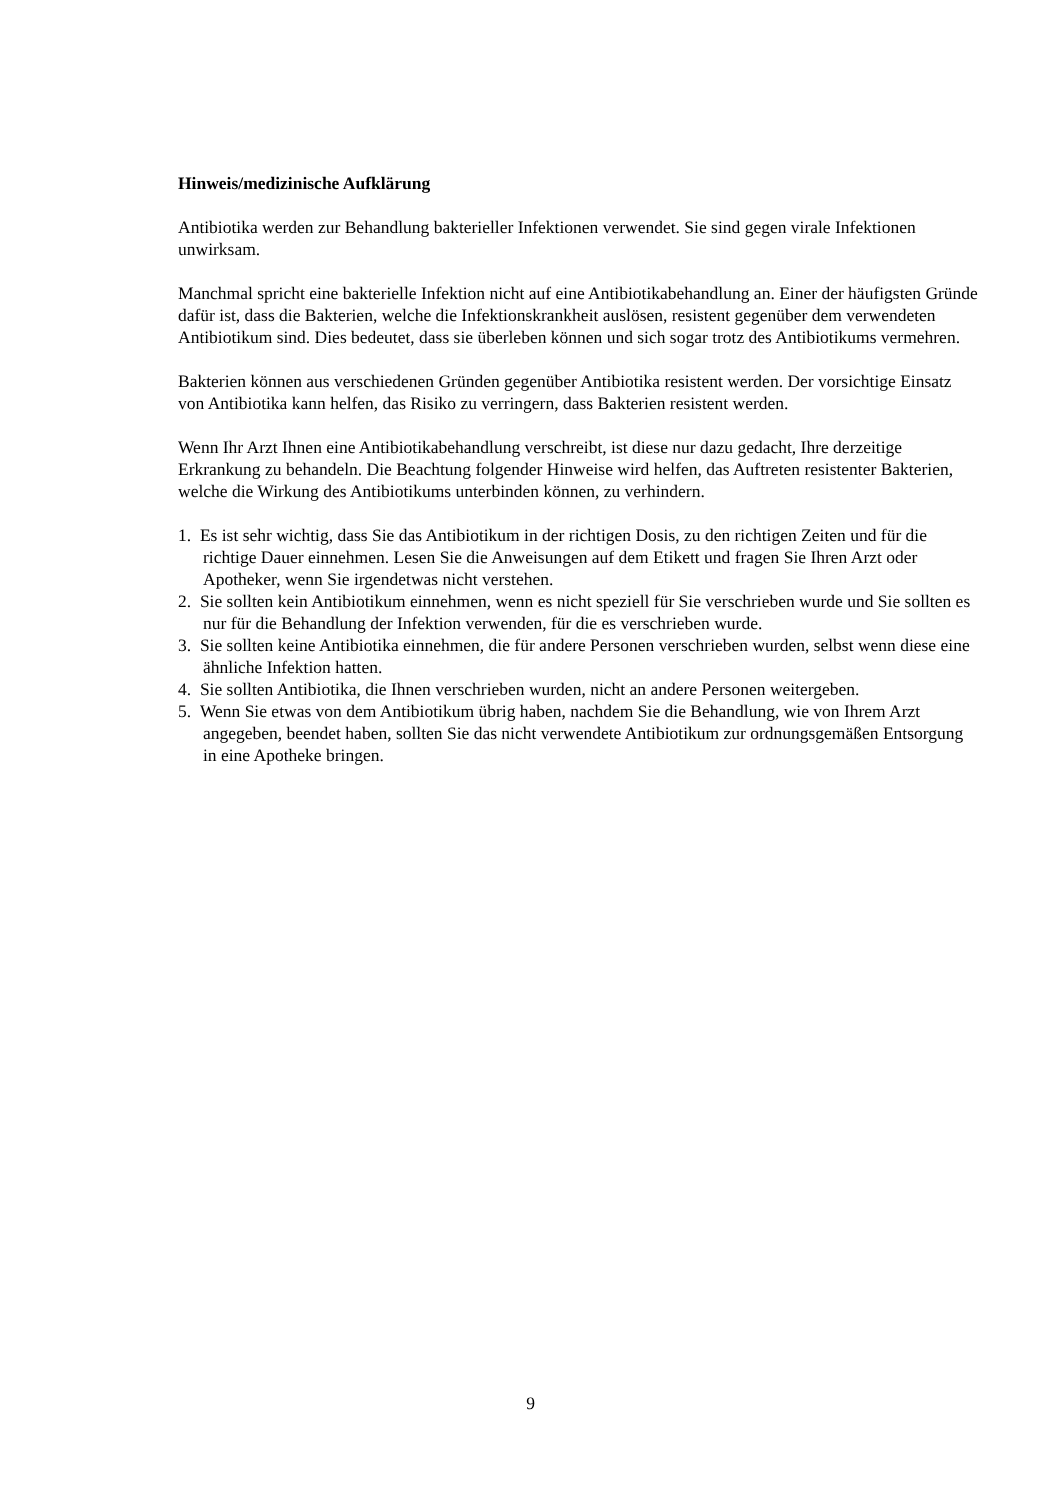Hinweis/medizinische Aufklärung
Antibiotika werden zur Behandlung bakterieller Infektionen verwendet. Sie sind gegen virale Infektionen unwirksam.
Manchmal spricht eine bakterielle Infektion nicht auf eine Antibiotikabehandlung an. Einer der häufigsten Gründe dafür ist, dass die Bakterien, welche die Infektionskrankheit auslösen, resistent gegenüber dem verwendeten Antibiotikum sind. Dies bedeutet, dass sie überleben können und sich sogar trotz des Antibiotikums vermehren.
Bakterien können aus verschiedenen Gründen gegenüber Antibiotika resistent werden. Der vorsichtige Einsatz von Antibiotika kann helfen, das Risiko zu verringern, dass Bakterien resistent werden.
Wenn Ihr Arzt Ihnen eine Antibiotikabehandlung verschreibt, ist diese nur dazu gedacht, Ihre derzeitige Erkrankung zu behandeln. Die Beachtung folgender Hinweise wird helfen, das Auftreten resistenter Bakterien, welche die Wirkung des Antibiotikums unterbinden können, zu verhindern.
1. Es ist sehr wichtig, dass Sie das Antibiotikum in der richtigen Dosis, zu den richtigen Zeiten und für die richtige Dauer einnehmen. Lesen Sie die Anweisungen auf dem Etikett und fragen Sie Ihren Arzt oder Apotheker, wenn Sie irgendetwas nicht verstehen.
2. Sie sollten kein Antibiotikum einnehmen, wenn es nicht speziell für Sie verschrieben wurde und Sie sollten es nur für die Behandlung der Infektion verwenden, für die es verschrieben wurde.
3. Sie sollten keine Antibiotika einnehmen, die für andere Personen verschrieben wurden, selbst wenn diese eine ähnliche Infektion hatten.
4. Sie sollten Antibiotika, die Ihnen verschrieben wurden, nicht an andere Personen weitergeben.
5. Wenn Sie etwas von dem Antibiotikum übrig haben, nachdem Sie die Behandlung, wie von Ihrem Arzt angegeben, beendet haben, sollten Sie das nicht verwendete Antibiotikum zur ordnungsgemäßen Entsorgung in eine Apotheke bringen.
9